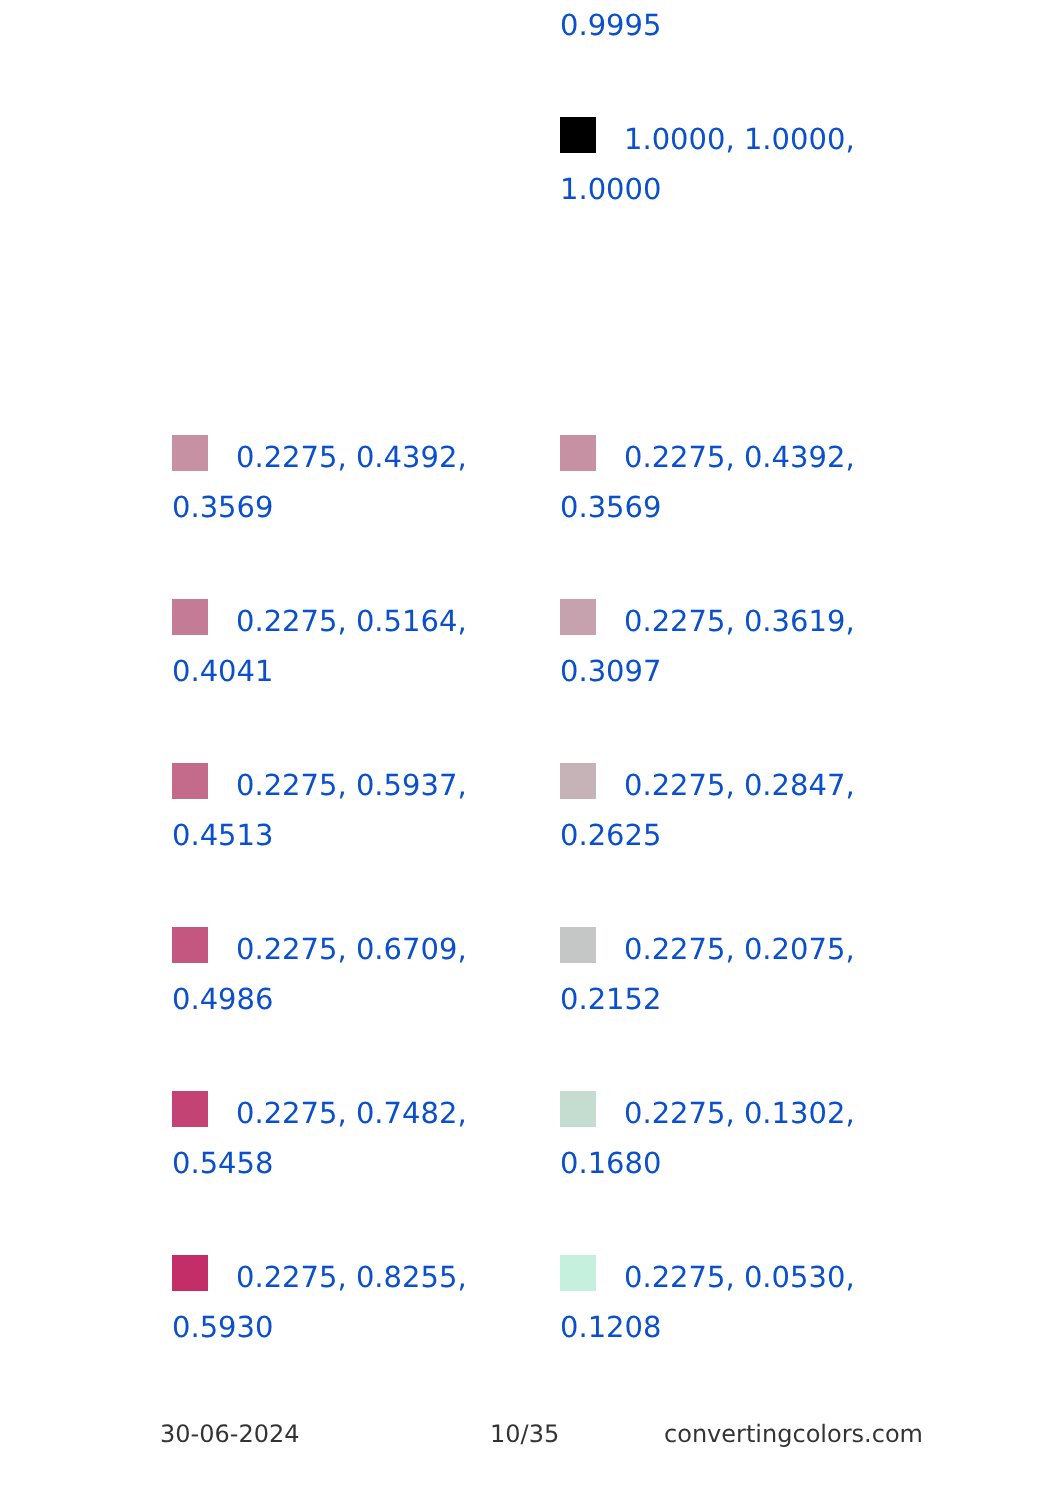0.9995
1.0000, 1.0000, 1.0000
0.2275, 0.4392, 0.3569 0.2275, 0.4392, 0.3569
0.2275, 0.5164, 0.4041 0.2275, 0.3619, 0.3097
0.2275, 0.5937, 0.4513 0.2275, 0.2847, 0.2625
0.2275, 0.6709, 0.4986 0.2275, 0.2075, 0.2152
0.2275, 0.7482, 0.5458 0.2275, 0.1302, 0.1680
0.2275, 0.8255, 0.5930 0.2275, 0.0530, 0.1208
30-06-2024 10/35 convertingcolors.com